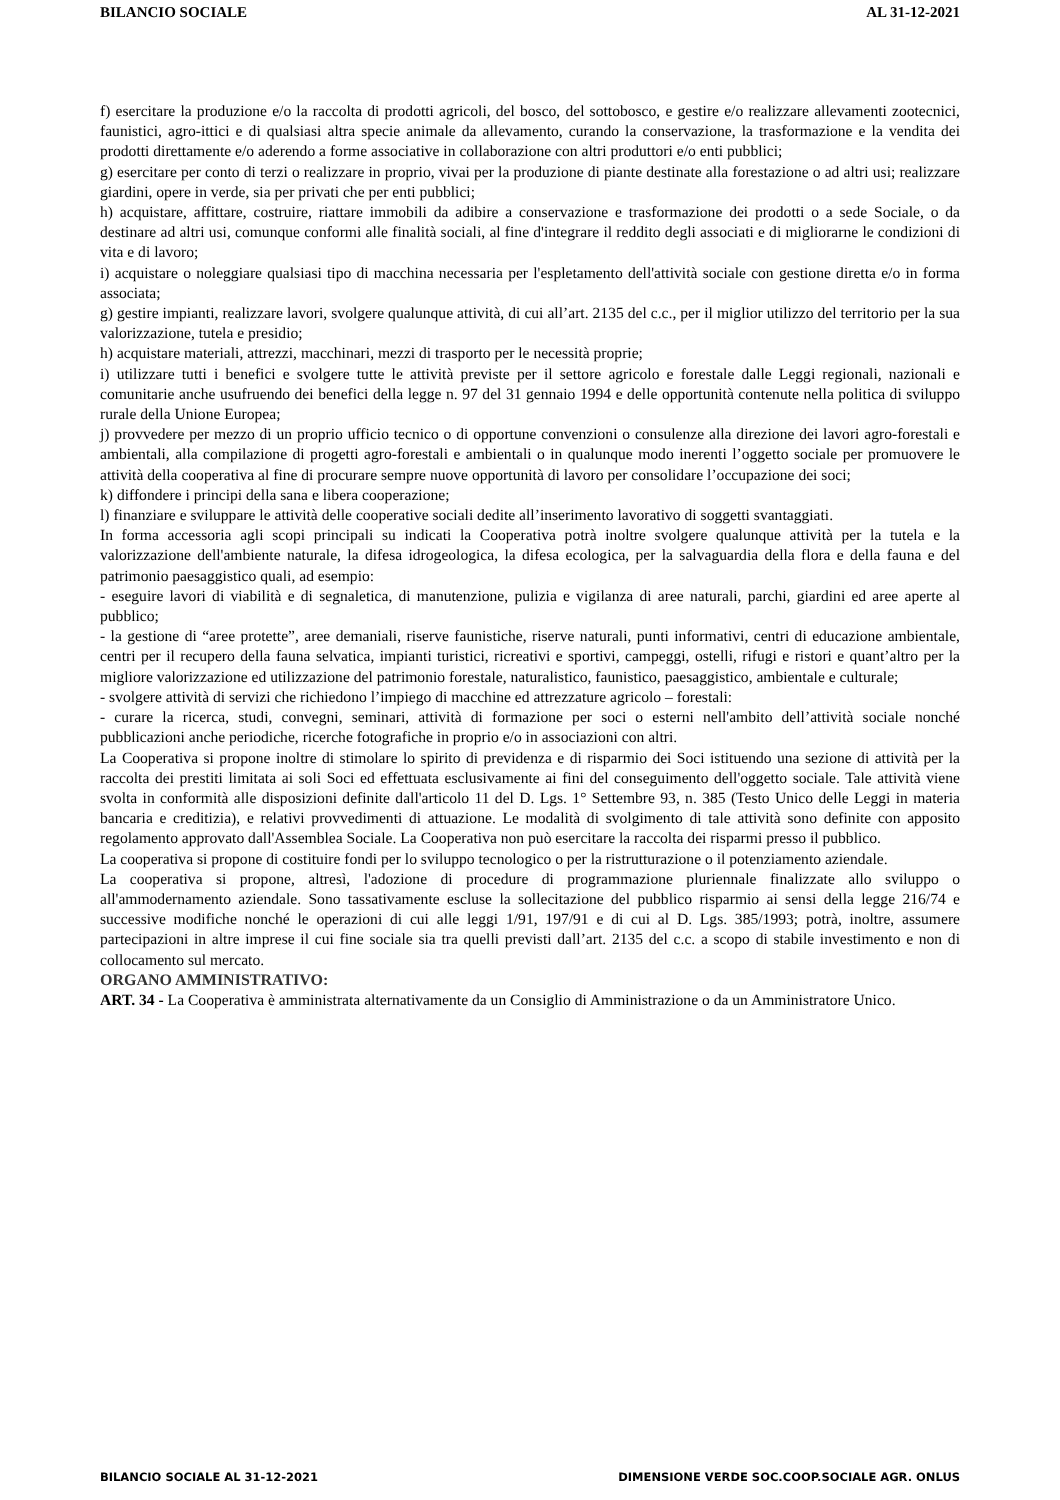BILANCIO SOCIALE AL 31-12-2021
f) esercitare la produzione e/o la raccolta di prodotti agricoli, del bosco, del sottobosco, e gestire e/o realizzare allevamenti zootecnici, faunistici, agro-ittici e di qualsiasi altra specie animale da allevamento, curando la conservazione, la trasformazione e la vendita dei prodotti direttamente e/o aderendo a forme associative in collaborazione con altri produttori e/o enti pubblici;
g) esercitare per conto di terzi o realizzare in proprio, vivai per la produzione di piante destinate alla forestazione o ad altri usi; realizzare giardini, opere in verde, sia per privati che per enti pubblici;
h) acquistare, affittare, costruire, riattare immobili da adibire a conservazione e trasformazione dei prodotti o a sede Sociale, o da destinare ad altri usi, comunque conformi alle finalità sociali, al fine d'integrare il reddito degli associati e di migliorarne le condizioni di vita e di lavoro;
i) acquistare o noleggiare qualsiasi tipo di macchina necessaria per l'espletamento dell'attività sociale con gestione diretta e/o in forma associata;
g) gestire impianti, realizzare lavori, svolgere qualunque attività, di cui all’art. 2135 del c.c., per il miglior utilizzo del territorio per la sua valorizzazione, tutela e presidio;
h) acquistare materiali, attrezzi, macchinari, mezzi di trasporto per le necessità proprie;
i) utilizzare tutti i benefici e svolgere tutte le attività previste per il settore agricolo e forestale dalle Leggi regionali, nazionali e comunitarie anche usufruendo dei benefici della legge n. 97 del 31 gennaio 1994 e delle opportunità contenute nella politica di sviluppo rurale della Unione Europea;
j) provvedere per mezzo di un proprio ufficio tecnico o di opportune convenzioni o consulenze alla direzione dei lavori agro-forestali e ambientali, alla compilazione di progetti agro-forestali e ambientali o in qualunque modo inerenti l’oggetto sociale per promuovere le attività della cooperativa al fine di procurare sempre nuove opportunità di lavoro per consolidare l’occupazione dei soci;
k) diffondere i principi della sana e libera cooperazione;
l) finanziare e sviluppare le attività delle cooperative sociali dedite all’inserimento lavorativo di soggetti svantaggiati.
In forma accessoria agli scopi principali su indicati la Cooperativa potrà inoltre svolgere qualunque attività per la tutela e la valorizzazione dell'ambiente naturale, la difesa idrogeologica, la difesa ecologica, per la salvaguardia della flora e della fauna e del patrimonio paesaggistico quali, ad esempio:
- eseguire lavori di viabilità e di segnaletica, di manutenzione, pulizia e vigilanza di aree naturali, parchi, giardini ed aree aperte al pubblico;
- la gestione di “aree protette”, aree demaniali, riserve faunistiche, riserve naturali, punti informativi, centri di educazione ambientale, centri per il recupero della fauna selvatica, impianti turistici, ricreativi e sportivi, campeggi, ostelli, rifugi e ristori e quant’altro per la migliore valorizzazione ed utilizzazione del patrimonio forestale, naturalistico, faunistico, paesaggistico, ambientale e culturale;
- svolgere attività di servizi che richiedono l’impiego di macchine ed attrezzature agricolo – forestali:
- curare la ricerca, studi, convegni, seminari, attività di formazione per soci o esterni nell'ambito dell’attività sociale nonché pubblicazioni anche periodiche, ricerche fotografiche in proprio e/o in associazioni con altri.
La Cooperativa si propone inoltre di stimolare lo spirito di previdenza e di risparmio dei Soci istituendo una sezione di attività per la raccolta dei prestiti limitata ai soli Soci ed effettuata esclusivamente ai fini del conseguimento dell'oggetto sociale. Tale attività viene svolta in conformità alle disposizioni definite dall'articolo 11 del D. Lgs. 1° Settembre 93, n. 385 (Testo Unico delle Leggi in materia bancaria e creditizia), e relativi provvedimenti di attuazione. Le modalità di svolgimento di tale attività sono definite con apposito regolamento approvato dall'Assemblea Sociale. La Cooperativa non può esercitare la raccolta dei risparmi presso il pubblico.
La cooperativa si propone di costituire fondi per lo sviluppo tecnologico o per la ristrutturazione o il potenziamento aziendale.
La cooperativa si propone, altresì, l'adozione di procedure di programmazione pluriennale finalizzate allo sviluppo o all'ammodernamento aziendale. Sono tassativamente escluse la sollecitazione del pubblico risparmio ai sensi della legge 216/74 e successive modifiche nonché le operazioni di cui alle leggi 1/91, 197/91 e di cui al D. Lgs. 385/1993; potrà, inoltre, assumere partecipazioni in altre imprese il cui fine sociale sia tra quelli previsti dall’art. 2135 del c.c. a scopo di stabile investimento e non di collocamento sul mercato.
ORGANO AMMINISTRATIVO:
ART. 34 - La Cooperativa è amministrata alternativamente da un Consiglio di Amministrazione o da un Amministratore Unico.
BILANCIO SOCIALE AL 31-12-2021 DIMENSIONE VERDE SOC.COOP.SOCIALE AGR. ONLUS